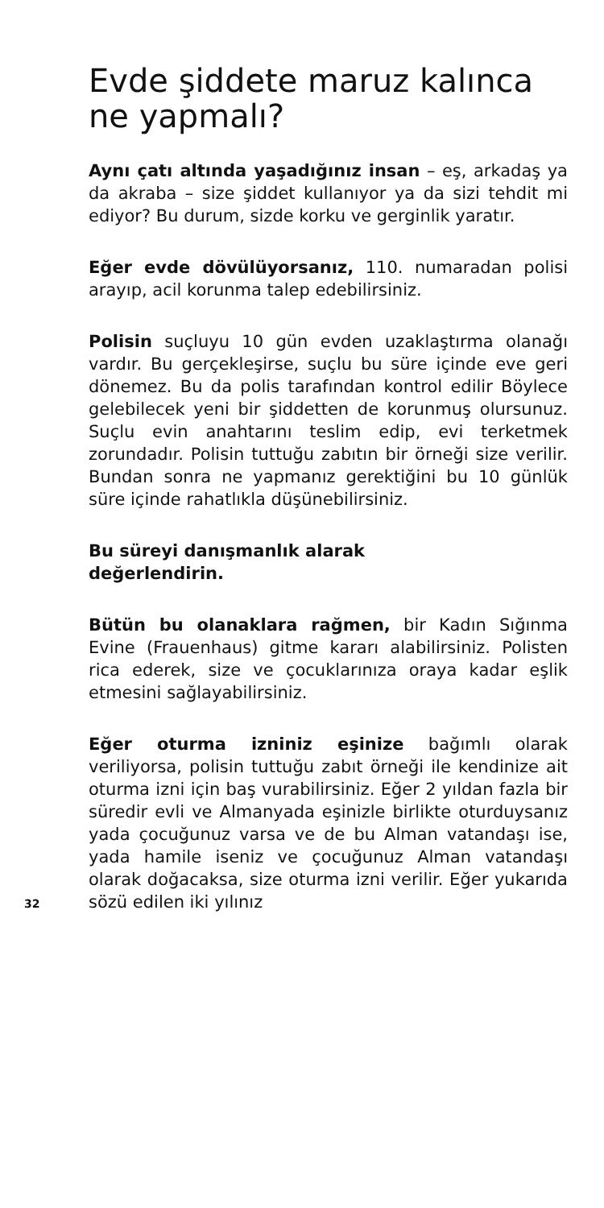Evde şiddete maruz kalınca ne yapmalı?
Aynı çatı altında yaşadığınız insan – eş, arkadaş ya da akraba – size şiddet kullanıyor ya da sizi tehdit mi ediyor? Bu durum, sizde korku ve gerginlik yaratır.
Eğer evde dövülüyorsanız, 110. nu­maradan polisi arayıp, acil korunma talep edebilirsiniz.
Polisin suçluyu 10 gün evden uzaklaştırma olanağı vardır. Bu gerçekleşirse, suçlu bu süre içinde eve geri dönemez. Bu da polis tarafından kontrol edilir Böylece gelebilecek yeni bir şiddetten de korunmuş olursunuz. Suçlu evin anahtarını teslim edip, evi terketmek zorundadır. Polisin tuttuğu zabıtın bir örneği size verilir. Bundan sonra ne yapmanız gerektiğini bu 10 günlük süre içinde rahatlıkla düşünebilirsiniz.
Bu süreyi danışmanlık alarak
değerlendirin.
Bütün bu olanaklara rağmen, bir Kadın Sığınma Evine (Frauenhaus) gitme kararı alabilirsiniz. Polisten rica ederek, size ve çocuklarınıza oraya kadar eşlik etmesini sağlayabilirsiniz.
32
Eğer oturma izniniz eşinize bağımlı olarak veriliyorsa, polisin tuttuğu zabıt örneği ile kendinize ait oturma izni için baş vurabilirsiniz. Eğer 2 yıldan fazla bir süredir evli ve Almanyada eşinizle birlikte oturduysanız yada çocuğunuz varsa ve de bu Alman vatandaşı ise, yada hamile iseniz ve çocuğunuz Alman vatandaşı olarak doğacaksa, size oturma izni verilir. Eğer yukarıda sözü edilen iki yılınız